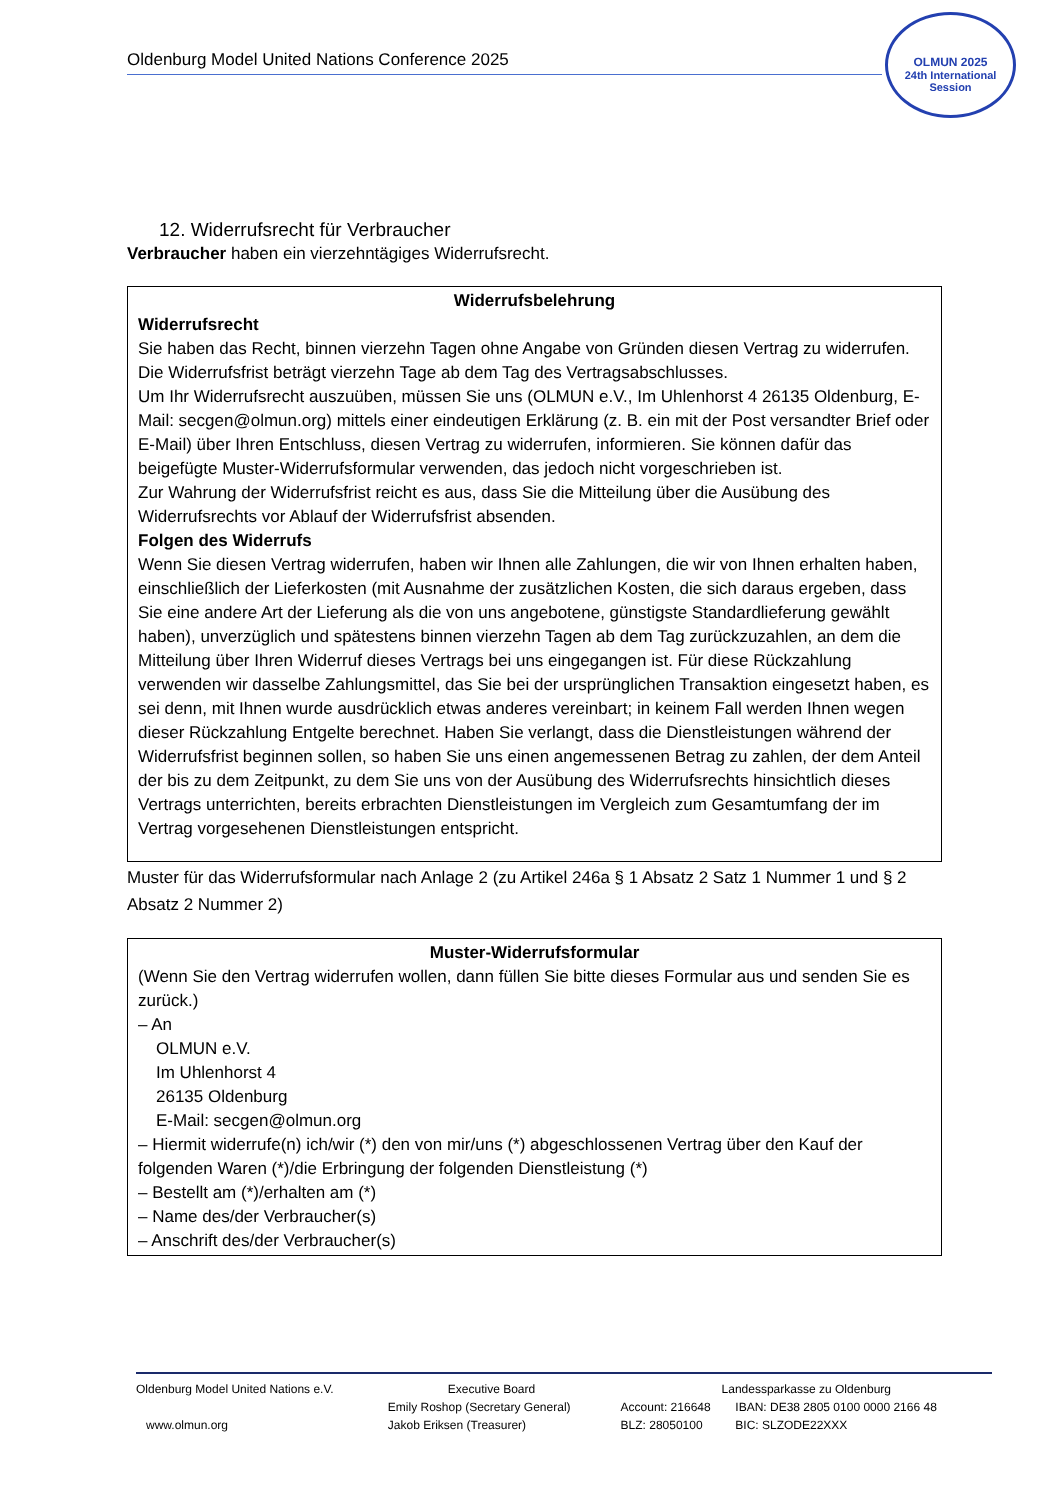Oldenburg Model United Nations Conference 2025
OLMUN 2025
24th International Session
12. Widerrufsrecht für Verbraucher
Verbraucher haben ein vierzehntägiges Widerrufsrecht.
Widerrufsbelehrung
Widerrufsrecht
Sie haben das Recht, binnen vierzehn Tagen ohne Angabe von Gründen diesen Vertrag zu widerrufen.
Die Widerrufsfrist beträgt vierzehn Tage ab dem Tag des Vertragsabschlusses.
Um Ihr Widerrufsrecht auszuüben, müssen Sie uns (OLMUN e.V., Im Uhlenhorst 4 26135 Oldenburg, E-Mail: secgen@olmun.org) mittels einer eindeutigen Erklärung (z. B. ein mit der Post versandter Brief oder E-Mail) über Ihren Entschluss, diesen Vertrag zu widerrufen, informieren. Sie können dafür das beigefügte Muster-Widerrufsformular verwenden, das jedoch nicht vorgeschrieben ist.
Zur Wahrung der Widerrufsfrist reicht es aus, dass Sie die Mitteilung über die Ausübung des Widerrufsrechts vor Ablauf der Widerrufsfrist absenden.
Folgen des Widerrufs
Wenn Sie diesen Vertrag widerrufen, haben wir Ihnen alle Zahlungen, die wir von Ihnen erhalten haben, einschließlich der Lieferkosten (mit Ausnahme der zusätzlichen Kosten, die sich daraus ergeben, dass Sie eine andere Art der Lieferung als die von uns angebotene, günstigste Standardlieferung gewählt haben), unverzüglich und spätestens binnen vierzehn Tagen ab dem Tag zurückzuzahlen, an dem die Mitteilung über Ihren Widerruf dieses Vertrags bei uns eingegangen ist. Für diese Rückzahlung verwenden wir dasselbe Zahlungsmittel, das Sie bei der ursprünglichen Transaktion eingesetzt haben, es sei denn, mit Ihnen wurde ausdrücklich etwas anderes vereinbart; in keinem Fall werden Ihnen wegen dieser Rückzahlung Entgelte berechnet. Haben Sie verlangt, dass die Dienstleistungen während der Widerrufsfrist beginnen sollen, so haben Sie uns einen angemessenen Betrag zu zahlen, der dem Anteil der bis zu dem Zeitpunkt, zu dem Sie uns von der Ausübung des Widerrufsrechts hinsichtlich dieses Vertrags unterrichten, bereits erbrachten Dienstleistungen im Vergleich zum Gesamtumfang der im Vertrag vorgesehenen Dienstleistungen entspricht.
Muster für das Widerrufsformular nach Anlage 2 (zu Artikel 246a § 1 Absatz 2 Satz 1 Nummer 1 und § 2 Absatz 2 Nummer 2)
Muster-Widerrufsformular
(Wenn Sie den Vertrag widerrufen wollen, dann füllen Sie bitte dieses Formular aus und senden Sie es zurück.)
– An
OLMUN e.V.
Im Uhlenhorst 4
26135 Oldenburg
E-Mail: secgen@olmun.org
– Hiermit widerrufe(n) ich/wir (*) den von mir/uns (*) abgeschlossenen Vertrag über den Kauf der folgenden Waren (*)/die Erbringung der folgenden Dienstleistung (*)
– Bestellt am (*)/erhalten am (*)
– Name des/der Verbraucher(s)
– Anschrift des/der Verbraucher(s)
| Oldenburg Model United Nations e.V. | Executive Board | Landessparkasse zu Oldenburg | |
| | Emily Roshop (Secretary General) | Account: 216648 | IBAN: DE38 2805 0100 0000 2166 48 |
| www.olmun.org | Jakob Eriksen (Treasurer) | BLZ: 28050100 | BIC: SLZODE22XXX |